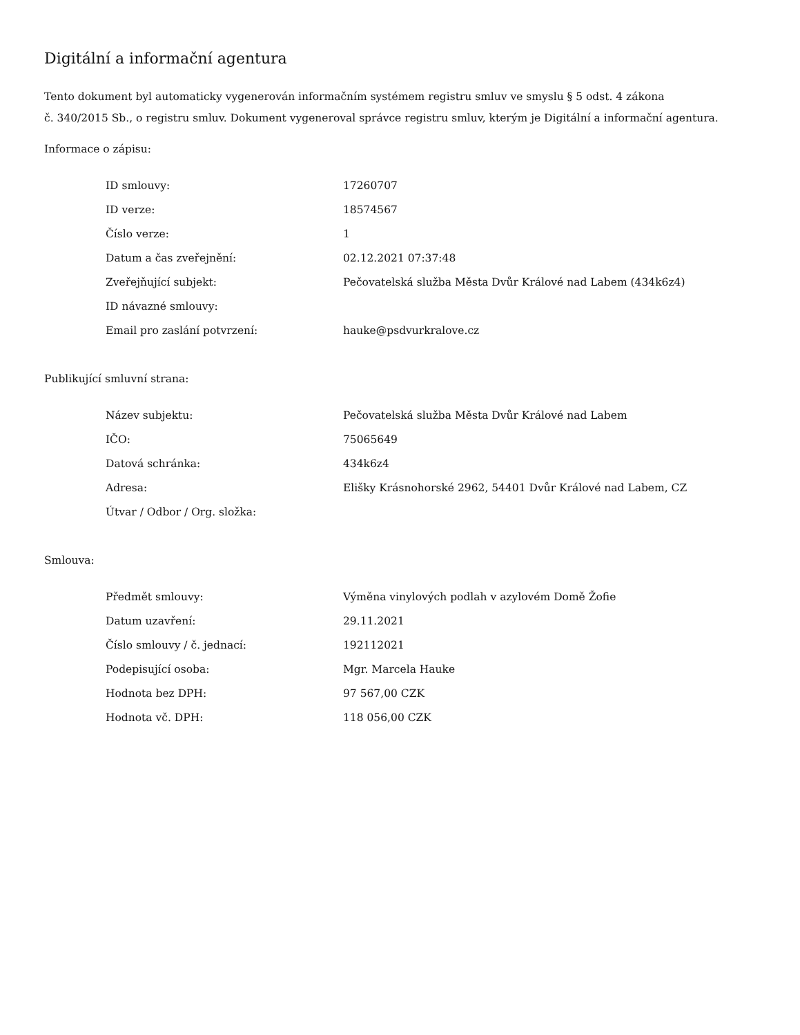Digitální a informační agentura
Tento dokument byl automaticky vygenerován informačním systémem registru smluv ve smyslu § 5 odst. 4 zákona
č. 340/2015 Sb., o registru smluv. Dokument vygeneroval správce registru smluv, kterým je Digitální a informační agentura.
Informace o zápisu:
| ID smlouvy: | 17260707 |
| ID verze: | 18574567 |
| Číslo verze: | 1 |
| Datum a čas zveřejnění: | 02.12.2021 07:37:48 |
| Zveřejňující subjekt: | Pečovatelská služba Města Dvůr Králové nad Labem (434k6z4) |
| ID návazné smlouvy: | |
| Email pro zaslání potvrzení: | hauke@psdvurkralove.cz |
Publikující smluvní strana:
| Název subjektu: | Pečovatelská služba Města Dvůr Králové nad Labem |
| IČO: | 75065649 |
| Datová schránka: | 434k6z4 |
| Adresa: | Elišky Krásnohorské 2962, 54401 Dvůr Králové nad Labem, CZ |
| Útvar / Odbor / Org. složka: | |
Smlouva:
| Předmět smlouvy: | Výměna vinylových podlah v azylovém Domě Žofie |
| Datum uzavření: | 29.11.2021 |
| Číslo smlouvy / č. jednací: | 192112021 |
| Podepisující osoba: | Mgr. Marcela Hauke |
| Hodnota bez DPH: | 97 567,00 CZK |
| Hodnota vč. DPH: | 118 056,00 CZK |